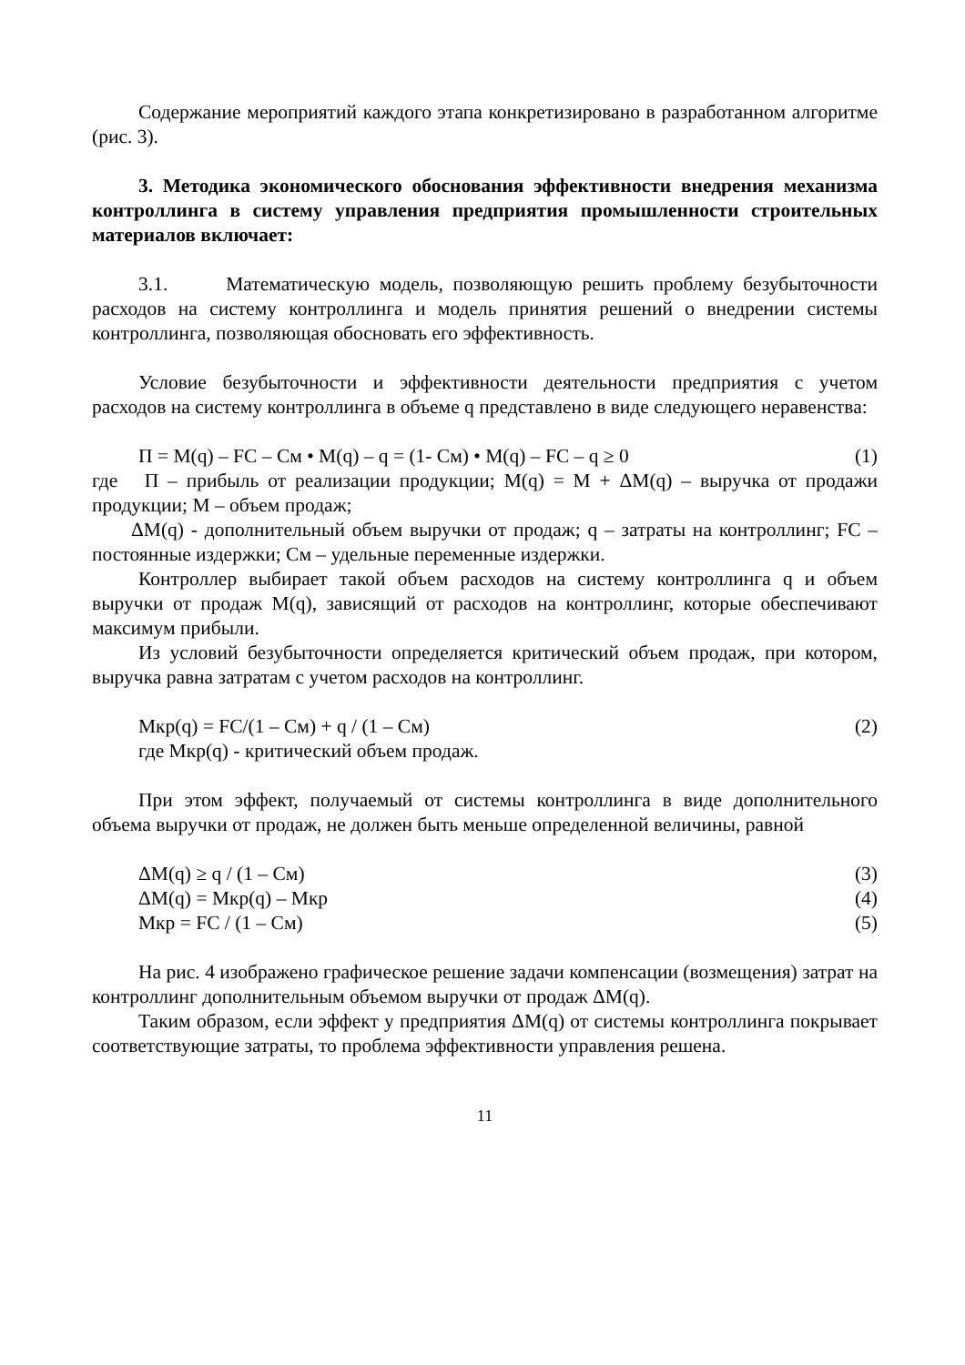Содержание мероприятий каждого этапа конкретизировано в разработанном алгоритме (рис. 3).
3. Методика экономического обоснования эффективности внедрения механизма контроллинга в систему управления предприятия промышленности строительных материалов включает:
3.1. Математическую модель, позволяющую решить проблему безубыточности расходов на систему контроллинга и модель принятия решений о внедрении системы контроллинга, позволяющая обосновать его эффективность.
Условие безубыточности и эффективности деятельности предприятия с учетом расходов на систему контроллинга в объеме q представлено в виде следующего неравенства:
П = М(q) – FC – Cм • М(q) – q = (1- Cм) • М(q) – FC – q ≥ 0 (1)
где П – прибыль от реализации продукции; М(q) = М + ΔМ(q) – выручка от продажи продукции; М – объем продаж;
ΔМ(q) - дополнительный объем выручки от продаж; q – затраты на контроллинг; FC – постоянные издержки; Cм – удельные переменные издержки.
Контроллер выбирает такой объем расходов на систему контроллинга q и объем выручки от продаж М(q), зависящий от расходов на контроллинг, которые обеспечивают максимум прибыли.
Из условий безубыточности определяется критический объем продаж, при котором, выручка равна затратам с учетом расходов на контроллинг.
Мкр(q) = FC/(1 – Cм) + q / (1 – Cм) (2)
где Мкр(q) - критический объем продаж.
При этом эффект, получаемый от системы контроллинга в виде дополнительного объема выручки от продаж, не должен быть меньше определенной величины, равной
ΔМ(q) ≥ q / (1 – Cм) (3)
ΔМ(q) = Мкр(q) – Мкр (4)
Мкр = FC / (1 – Cм) (5)
На рис. 4 изображено графическое решение задачи компенсации (возмещения) затрат на контроллинг дополнительным объемом выручки от продаж ΔМ(q).
Таким образом, если эффект у предприятия ΔМ(q) от системы контроллинга покрывает соответствующие затраты, то проблема эффективности управления решена.
11